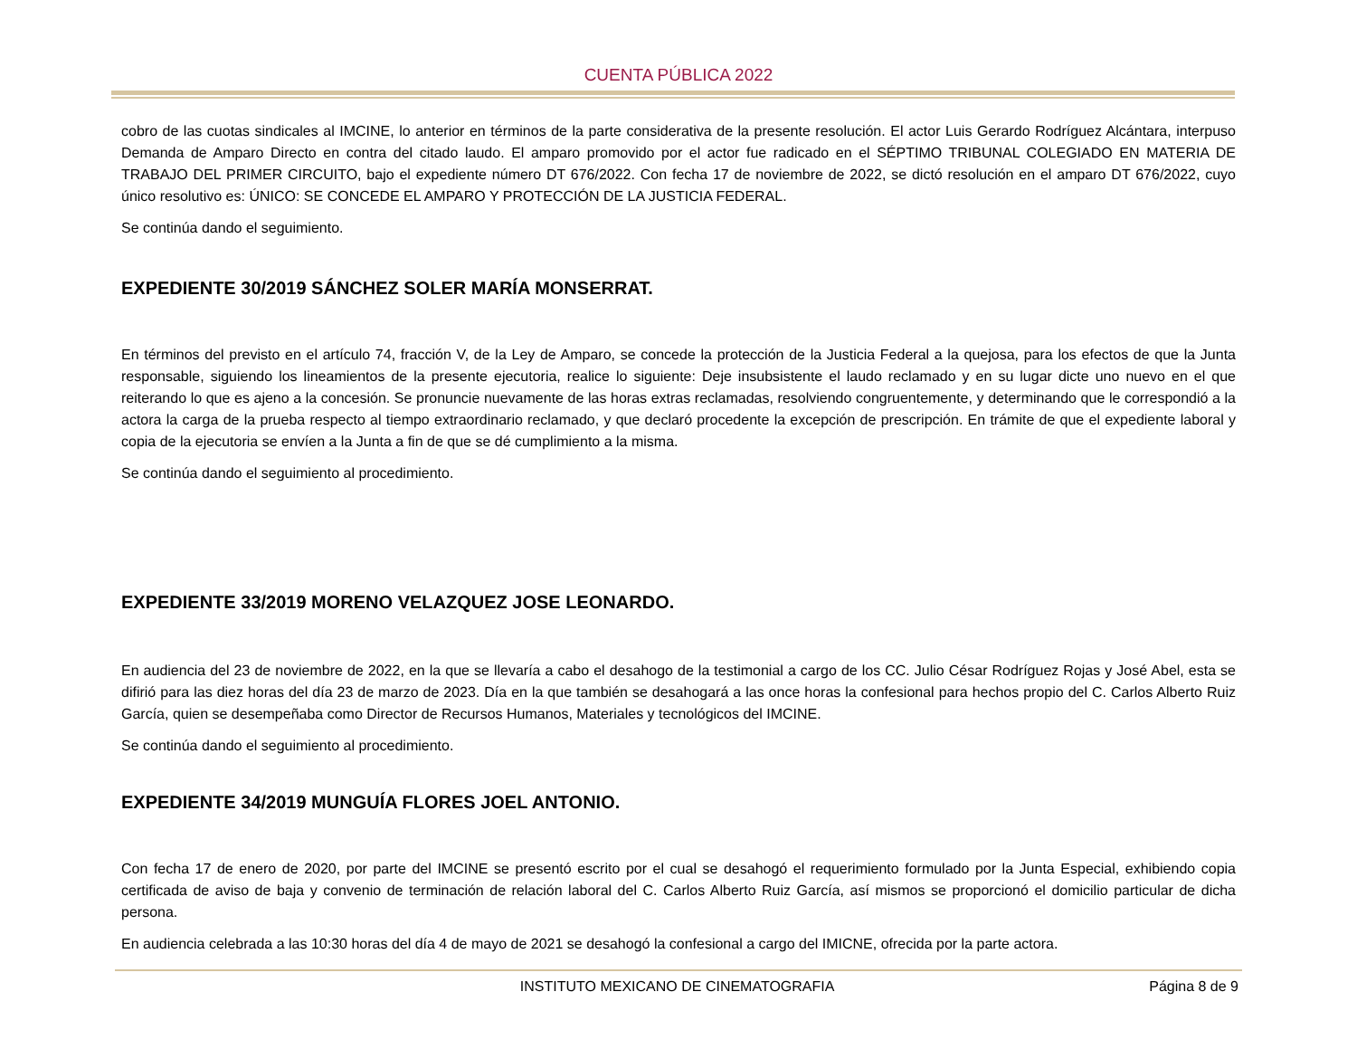CUENTA PÚBLICA 2022
cobro de las cuotas sindicales al IMCINE, lo anterior en términos de la parte considerativa de la presente resolución. El actor Luis Gerardo Rodríguez Alcántara, interpuso Demanda de Amparo Directo en contra del citado laudo. El amparo promovido por el actor fue radicado en el SÉPTIMO TRIBUNAL COLEGIADO EN MATERIA DE TRABAJO DEL PRIMER CIRCUITO, bajo el expediente número DT 676/2022. Con fecha 17 de noviembre de 2022, se dictó resolución en el amparo DT 676/2022, cuyo único resolutivo es: ÚNICO: SE CONCEDE EL AMPARO Y PROTECCIÓN DE LA JUSTICIA FEDERAL.
Se continúa dando el seguimiento.
EXPEDIENTE 30/2019 SÁNCHEZ SOLER MARÍA MONSERRAT.
En términos del previsto en el artículo 74, fracción V, de la Ley de Amparo, se concede la protección de la Justicia Federal a la quejosa, para los efectos de que la Junta responsable, siguiendo los lineamientos de la presente ejecutoria, realice lo siguiente: Deje insubsistente el laudo reclamado y en su lugar dicte uno nuevo en el que reiterando lo que es ajeno a la concesión. Se pronuncie nuevamente de las horas extras reclamadas, resolviendo congruentemente, y determinando que le correspondió a la actora la carga de la prueba respecto al tiempo extraordinario reclamado, y que declaró procedente la excepción de prescripción. En trámite de que el expediente laboral y copia de la ejecutoria se envíen a la Junta a fin de que se dé cumplimiento a la misma.
Se continúa dando el seguimiento al procedimiento.
EXPEDIENTE 33/2019 MORENO VELAZQUEZ JOSE LEONARDO.
En audiencia del 23 de noviembre de 2022, en la que se llevaría a cabo el desahogo de la testimonial a cargo de los CC. Julio César Rodríguez Rojas y José Abel, esta se difirió para las diez horas del día 23 de marzo de 2023. Día en la que también se desahogará a las once horas la confesional para hechos propio del C. Carlos Alberto Ruiz García, quien se desempeñaba como Director de Recursos Humanos, Materiales y tecnológicos del IMCINE.
Se continúa dando el seguimiento al procedimiento.
EXPEDIENTE 34/2019 MUNGUÍA FLORES JOEL ANTONIO.
Con fecha 17 de enero de 2020, por parte del IMCINE se presentó escrito por el cual se desahogó el requerimiento formulado por la Junta Especial, exhibiendo copia certificada de aviso de baja y convenio de terminación de relación laboral del C. Carlos Alberto Ruiz García, así mismos se proporcionó el domicilio particular de dicha persona.
En audiencia celebrada a las 10:30 horas del día 4 de mayo de 2021 se desahogó la confesional a cargo del IMICNE, ofrecida por la parte actora.
INSTITUTO MEXICANO DE CINEMATOGRAFIA Página 8 de 9